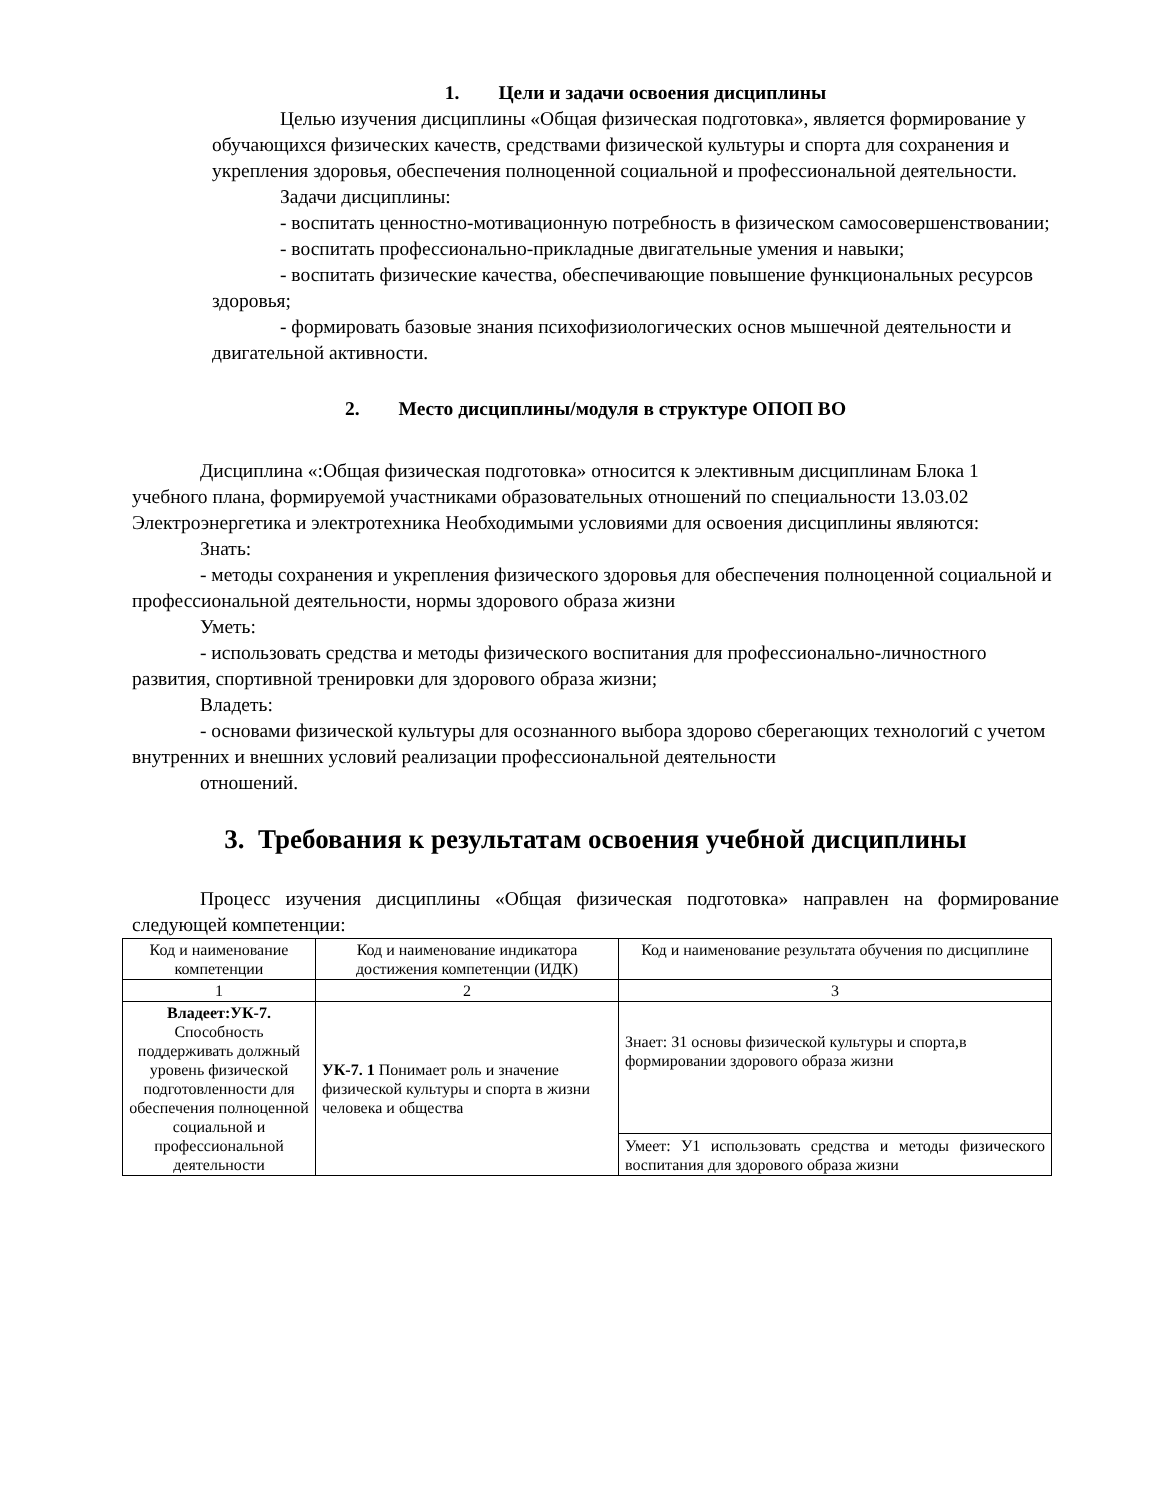1. Цели и задачи освоения дисциплины
Целью изучения дисциплины «Общая физическая подготовка», является формирование у обучающихся физических качеств, средствами физической культуры и спорта для сохранения и укрепления здоровья, обеспечения полноценной социальной и профессиональной деятельности.
Задачи дисциплины:
- воспитать ценностно-мотивационную потребность в физическом самосовершенствовании;
- воспитать профессионально-прикладные двигательные умения и навыки;
- воспитать физические качества, обеспечивающие повышение функциональных ресурсов здоровья;
- формировать базовые знания психофизиологических основ мышечной деятельности и двигательной активности.
2. Место дисциплины/модуля в структуре ОПОП ВО
Дисциплина «:Общая физическая подготовка» относится к элективным дисциплинам Блока 1 учебного плана, формируемой участниками образовательных отношений по специальности 13.03.02 Электроэнергетика и электротехника Необходимыми условиями для освоения дисциплины являются:
Знать:
- методы сохранения и укрепления физического здоровья для обеспечения полноценной социальной и профессиональной деятельности, нормы здорового образа жизни
Уметь:
- использовать средства и методы физического воспитания для профессионально-личностного развития, спортивной тренировки для здорового образа жизни;
Владеть:
- основами физической культуры для осознанного выбора здорово сберегающих технологий с учетом внутренних и внешних условий реализации профессиональной деятельности
отношений.
3. Требования к результатам освоения учебной дисциплины
Процесс изучения дисциплины «Общая физическая подготовка» направлен на формирование следующей компетенции:
| Код и наименование компетенции | Код и наименование индикатора достижения компетенции (ИДК) | Код и наименование результата обучения по дисциплине |
| 1 | 2 | 3 |
| Владеет:УК-7. Способность поддерживать должный уровень физической подготовленности для обеспечения полноценной социальной и профессиональной деятельности | УК-7. 1 Понимает роль и значение физической культуры и спорта в жизни человека и общества | Знает: З1 основы физической культуры и спорта,в формировании здорового образа жизни |
| | | Умеет: У1 использовать средства и методы физического воспитания для здорового образа жизни |